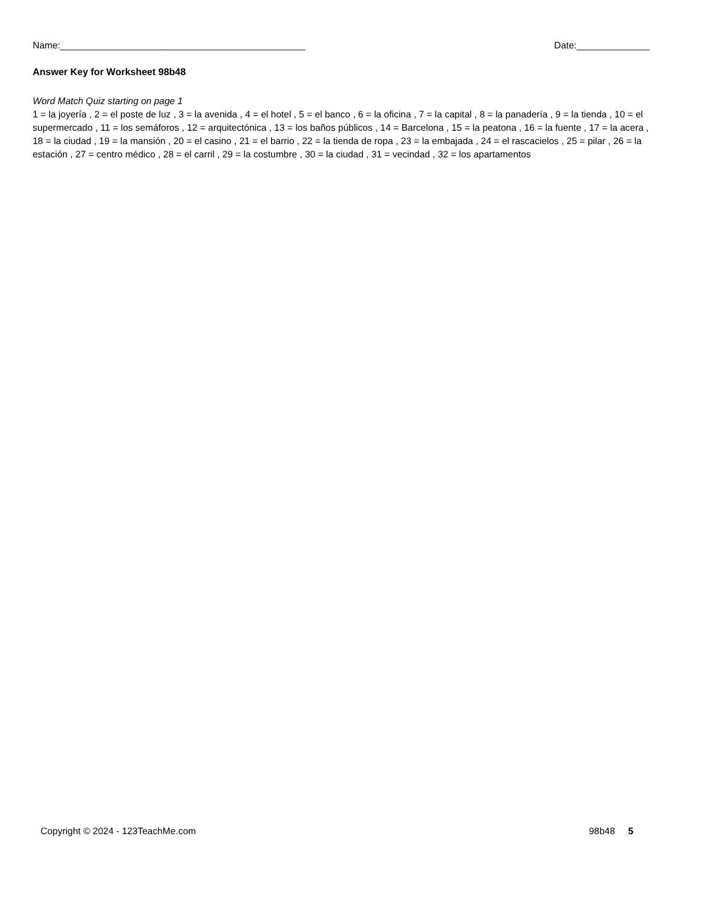Name:_______________________________________________ Date:______________
Answer Key for Worksheet 98b48
Word Match Quiz starting on page 1
1 = la joyería , 2 = el poste de luz , 3 = la avenida , 4 = el hotel , 5 = el banco , 6 = la oficina , 7 = la capital , 8 = la panadería , 9 = la tienda , 10 = el supermercado , 11 = los semáforos , 12 = arquitectónica , 13 = los baños públicos , 14 = Barcelona , 15 = la peatona , 16 = la fuente , 17 = la acera , 18 = la ciudad , 19 = la mansión , 20 = el casino , 21 = el barrio , 22 = la tienda de ropa , 23 = la embajada , 24 = el rascacielos , 25 = pilar , 26 = la estación , 27 = centro médico , 28 = el carril , 29 = la costumbre , 30 = la ciudad , 31 = vecindad , 32 = los apartamentos
Copyright © 2024 - 123TeachMe.com 98b48 5